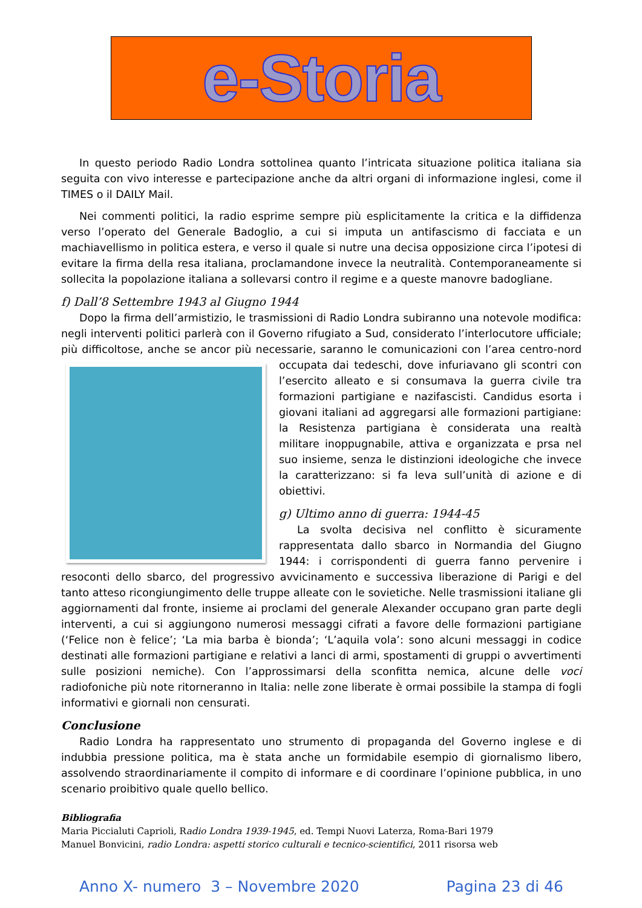e-Storia
In questo periodo Radio Londra sottolinea quanto l’intricata situazione politica italiana sia seguita con vivo interesse e partecipazione anche da altri organi di informazione inglesi, come il TIMES o il DAILY Mail.
Nei commenti politici, la radio esprime sempre più esplicitamente la critica e la diffidenza verso l’operato del Generale Badoglio, a cui si imputa un antifascismo di facciata e un machiavellismo in politica estera, e verso il quale si nutre una decisa opposizione circa l’ipotesi di evitare la firma della resa italiana, proclamandone invece la neutralità. Contemporaneamente si sollecita la popolazione italiana a sollevarsi contro il regime e a queste manovre badogliane.
f) Dall’8 Settembre 1943 al Giugno 1944
Dopo la firma dell’armistizio, le trasmissioni di Radio Londra subiranno una notevole modifica: negli interventi politici parlerà con il Governo rifugiato a Sud, considerato l’interlocutore ufficiale; più difficoltose, anche se ancor più necessarie, saranno le comunicazioni con l’area centro-nord occupata dai tedeschi, dove infuriavano gli scontri con l’esercito alleato e si consumava la guerra civile tra formazioni partigiane e nazifascisti. Candidus esorta i giovani italiani ad aggregarsi alle formazioni partigiane: la Resistenza partigiana è considerata una realtà militare inoppugnabile, attiva e organizzata e prsa nel suo insieme, senza le distinzioni ideologiche che invece la caratterizzano: si fa leva sull’unità di azione e di obiettivi.
g) Ultimo anno di guerra: 1944-45
La svolta decisiva nel conflitto è sicuramente rappresentata dallo sbarco in Normandia del Giugno 1944: i corrispondenti di guerra fanno pervenire i resoconti dello sbarco, del progressivo avvicinamento e successiva liberazione di Parigi e del tanto atteso ricongiungimento delle truppe alleate con le sovietiche. Nelle trasmissioni italiane gli aggiornamenti dal fronte, insieme ai proclami del generale Alexander occupano gran parte degli interventi, a cui si aggiungono numerosi messaggi cifrati a favore delle formazioni partigiane (‘Felice non è felice’; ‘La mia barba è bionda’; ‘L’aquila vola’: sono alcuni messaggi in codice destinati alle formazioni partigiane e relativi a lanci di armi, spostamenti di gruppi o avvertimenti sulle posizioni nemiche). Con l’approssimarsi della sconfitta nemica, alcune delle voci radiofoniche più note ritorneranno in Italia: nelle zone liberate è ormai possibile la stampa di fogli informativi e giornali non censurati.
Conclusione
Radio Londra ha rappresentato uno strumento di propaganda del Governo inglese e di indubbia pressione politica, ma è stata anche un formidabile esempio di giornalismo libero, assolvendo straordinariamente il compito di informare e di coordinare l’opinione pubblica, in uno scenario proibitivo quale quello bellico.
Bibliografia
Maria Piccialuti Caprioli, Radio Londra 1939-1945, ed. Tempi Nuovi Laterza, Roma-Bari 1979
Manuel Bonvicini, radio Londra: aspetti storico culturali e tecnico-scientifici, 2011 risorsa web
Anno X- numero 3 – Novembre 2020 Pagina 23 di 46